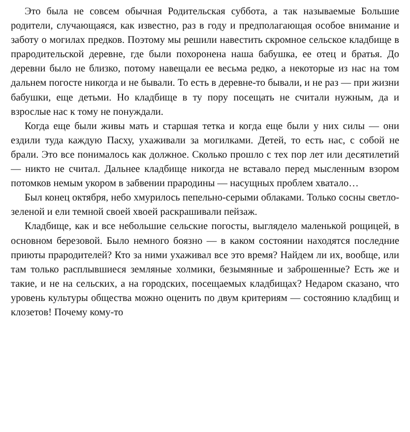Это была не совсем обычная Родительская суббота, а так называемые Большие родители, случающаяся, как известно, раз в году и предполагающая особое внимание и заботу о могилах предков. Поэтому мы решили навестить скромное сельское кладбище в прародительской деревне, где были похоронена наша бабушка, ее отец и братья. До деревни было не близко, потому навещали ее весьма редко, а некоторые из нас на том дальнем погосте никогда и не бывали. То есть в деревне-то бывали, и не раз — при жизни бабушки, еще детьми. Но кладбище в ту пору посещать не считали нужным, да и взрослые нас к тому не понуждали.
Когда еще были живы мать и старшая тетка и когда еще были у них силы — они ездили туда каждую Пасху, ухаживали за могилками. Детей, то есть нас, с собой не брали. Это все понималось как должное. Сколько прошло с тех пор лет или десятилетий — никто не считал. Дальнее кладбище никогда не вставало перед мысленным взором потомков немым укором в забвении прародины — насущных проблем хватало…
Был конец октября, небо хмурилось пепельно-серыми облаками. Только сосны светло-зеленой и ели темной своей хвоей раскрашивали пейзаж.
Кладбище, как и все небольшие сельские погосты, выглядело маленькой рощицей, в основном березовой. Было немного боязно — в каком состоянии находятся последние приюты прародителей? Кто за ними ухаживал все это время? Найдем ли их, вообще, или там только расплывшиеся земляные холмики, безымянные и заброшенные? Есть же и такие, и не на сельских, а на городских, посещаемых кладбищах? Недаром сказано, что уровень культуры общества можно оценить по двум критериям — состоянию кладбищ и клозетов! Почему кому-то